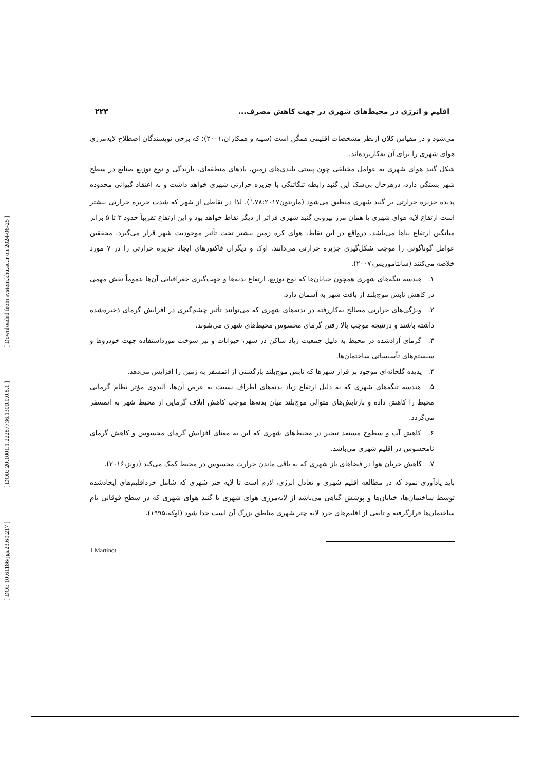[ DOI: 10.61186/jgs.23.69.217 ] [ DOR: 20.1001.1.22287736.1300.0.0.8.1 ] [ Downloaded from system.khu.ac.ir on 2024-08-25 ]
اقلیم و انرژی در محیط‌های شهری در جهت کاهش مصرف... ۲۲۳
می‌شود و در مقیاس کلان ازنظر مشخصات اقلیمی همگن است (سینه و همکاران،۲۰۰۱)؛ که برخی نویسندگان اصطلاح لایه‌مرزی هوای شهری را برای آن به‌کاربرده‌اند.
شکل گنبد هوای شهری به عوامل مختلفی چون پستی بلندی‌های زمین، بادهای منطقه‌ای، بارندگی و نوع توزیع صنایع در سطح شهر بستگی دارد، درهرحال بی‌شک این گنبد رابطه تنگاتنگی با جزیره حرارتی شهری خواهد داشت و به اعتقاد گیوانی محدوده پدیده جزیره حرارتی بر گنبد شهری منطبق می‌شود (ماریتون<sup>۱</sup>،۷۸:۲۰۱۷). لذا در نقاطی از شهر که شدت جزیره حرارتی بیشتر است ارتفاع لایه هوای شهری یا همان مرز بیرونی گنبد شهری فراتر از دیگر نقاط خواهد بود و این ارتفاع تقریباً حدود ۳ تا ۵ برابر میانگین ارتفاع بناها می‌باشد. درواقع در این نقاط، هوای کره زمین بیشتر تحت تأثیر موجودیت شهر قرار می‌گیرد. محققین عوامل گوناگونی را موجب شکل‌گیری جزیره حرارتی می‌دانند. اوک و دیگران فاکتورهای ایجاد جزیره حرارتی را در ۷ مورد خلاصه می‌کنند (سانتاموریس،۲۰۰۷).
۱. هندسه تنگه‌های شهری همچون خیابان‌ها که نوع توزیع، ارتفاع بدنه‌ها و جهت‌گیری جغرافیایی آن‌ها عموماً نقش مهمی در کاهش تابش موج‌بلند از بافت شهر به آسمان دارد.
۲. ویژگی‌های حرارتی مصالح به‌کاررفته در بدنه‌های شهری که می‌توانند تأثیر چشم‌گیری در افزایش گرمای ذخیره‌شده داشته باشند و درنتیجه موجب بالا رفتن گرمای محسوس محیط‌های شهری می‌شوند.
۳. گرمای آزادشده در محیط به دلیل جمعیت زیاد ساکن در شهر، حیوانات و نیز سوخت مورداستفاده جهت خودروها و سیستم‌های تأسیساتی ساختمان‌ها.
۴. پدیده گلخانه‌ای موجود بر فراز شهرها که تابش موج‌بلند بازگشتی از اتمسفر به زمین را افزایش می‌دهد.
۵. هندسه تنگه‌های شهری که به دلیل ارتفاع زیاد بدنه‌های اطراف نسبت به عرض آن‌ها، آلبدوی مؤثر نظام گرمایی محیط را کاهش داده و بازتابش‌های متوالی موج‌بلند میان بدنه‌ها موجب کاهش اتلاف گرمایی از محیط شهر به اتمسفر می‌گردد.
۶. کاهش آب و سطوح مستعد تبخیر در محیط‌های شهری که این به معنای افزایش گرمای محسوس و کاهش گرمای نامحسوس در اقلیم شهری می‌باشد.
۷. کاهش جریان هوا در فضاهای باز شهری که به باقی ماندن حرارت محسوس در محیط کمک می‌کند (دونز،۲۰۱۶).
باید یادآوری نمود که در مطالعه اقلیم شهری و تعادل انرژی، لازم است تا لایه چتر شهری که شامل خرداقلیم‌های ایجادشده توسط ساختمان‌ها، خیابان‌ها و پوشش گیاهی می‌باشد از لایه‌مرزی هوای شهری یا گنبد هوای شهری که در سطح فوقانی بام ساختمان‌ها قرارگرفته و تابعی از اقلیم‌های خرد لایه چتر شهری مناطق بزرگ آن است جدا شود (اوکه،۱۹۹۵).
1 Martinot